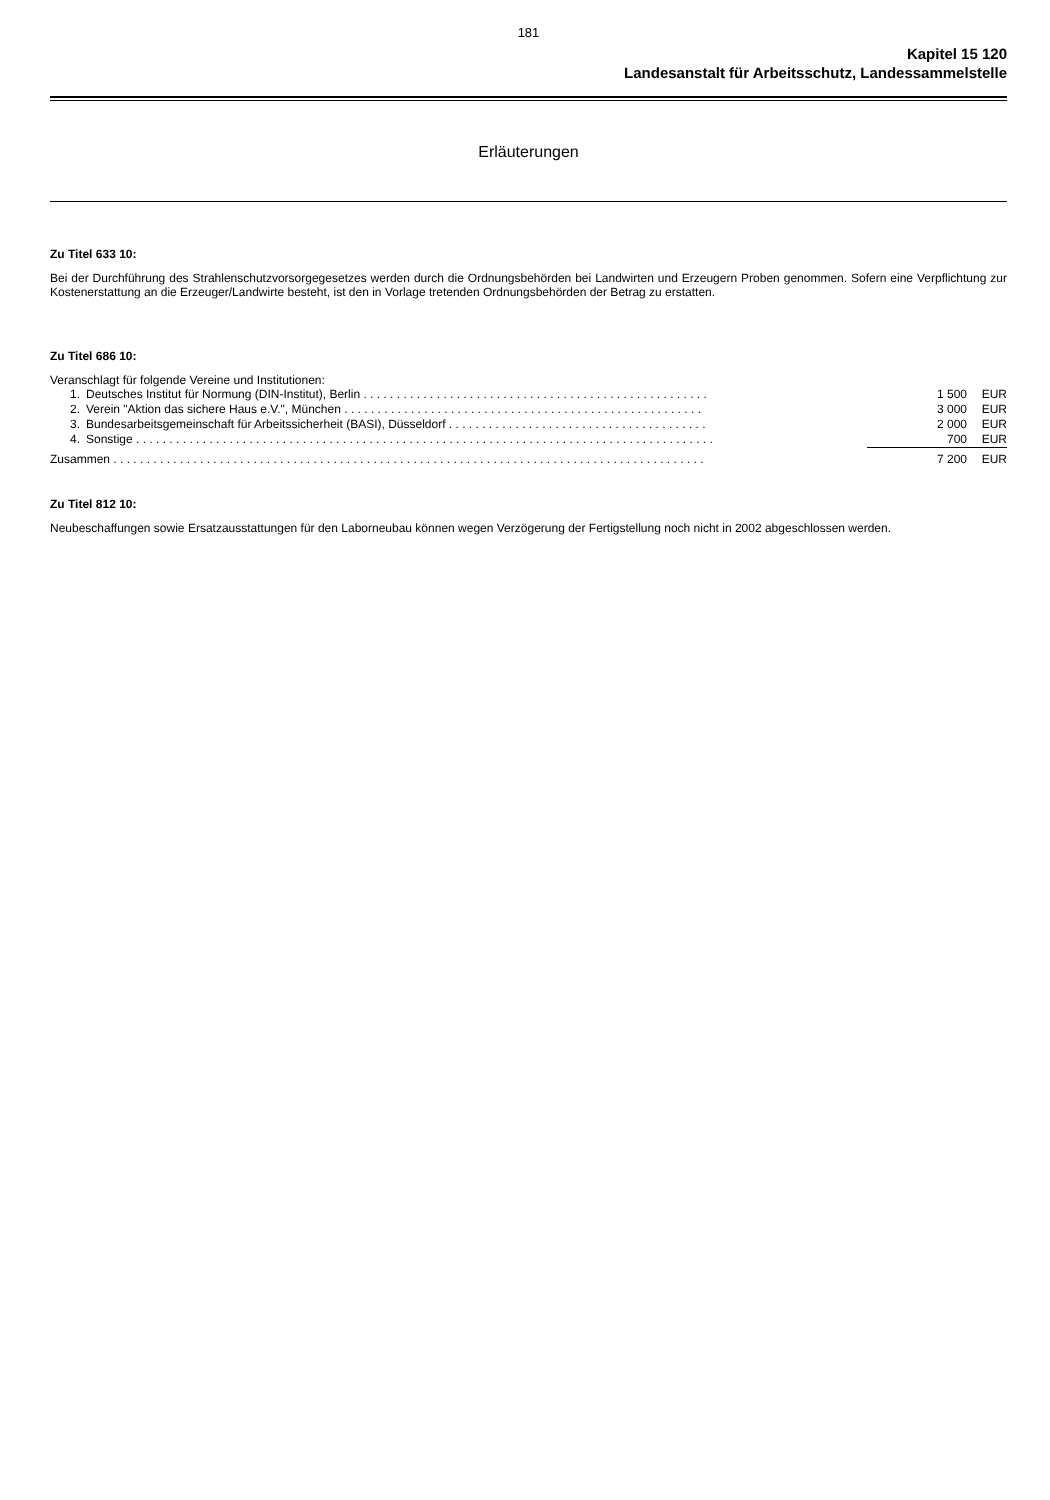181
Kapitel 15 120
Landesanstalt für Arbeitsschutz, Landessammelstelle
Erläuterungen
Zu Titel 633 10:
Bei der Durchführung des Strahlenschutzvorsorgegesetzes werden durch die Ordnungsbehörden bei Landwirten und Erzeugern Proben genommen. Sofern eine Verpflichtung zur Kostenerstattung an die Erzeuger/Landwirte besteht, ist den in Vorlage tretenden Ordnungsbehörden der Betrag zu erstatten.
Zu Titel 686 10:
Veranschlagt für folgende Vereine und Institutionen:
| 1. | Deutsches Institut für Normung (DIN-Institut), Berlin . . . . . . . . . . . . . . . . . . . . . . . . . . . . . . . . . . . . . . . . . . . . . . . . . . . . | 1 500 | EUR |
| 2. | Verein "Aktion das sichere Haus e.V.", München . . . . . . . . . . . . . . . . . . . . . . . . . . . . . . . . . . . . . . . . . . . . . . . . . . . . . . | 3 000 | EUR |
| 3. | Bundesarbeitsgemeinschaft für Arbeitssicherheit (BASI), Düsseldorf . . . . . . . . . . . . . . . . . . . . . . . . . . . . . . . . . . . . . . . | 2 000 | EUR |
| 4. | Sonstige . . . . . . . . . . . . . . . . . . . . . . . . . . . . . . . . . . . . . . . . . . . . . . . . . . . . . . . . . . . . . . . . . . . . . . . . . . . . . . . . . . . . . . . | 700 | EUR |
| Zusammen . . . . . . . . . . . . . . . . . . . . . . . . . . . . . . . . . . . . . . . . . . . . . . . . . . . . . . . . . . . . . . . . . . . . . . . . . . . . . . . . . . . . . . . . . | | 7 200 | EUR |
Zu Titel 812 10:
Neubeschaffungen sowie Ersatzausstattungen für den Laborneubau können wegen Verzögerung der Fertigstellung noch nicht in 2002 abgeschlossen werden.